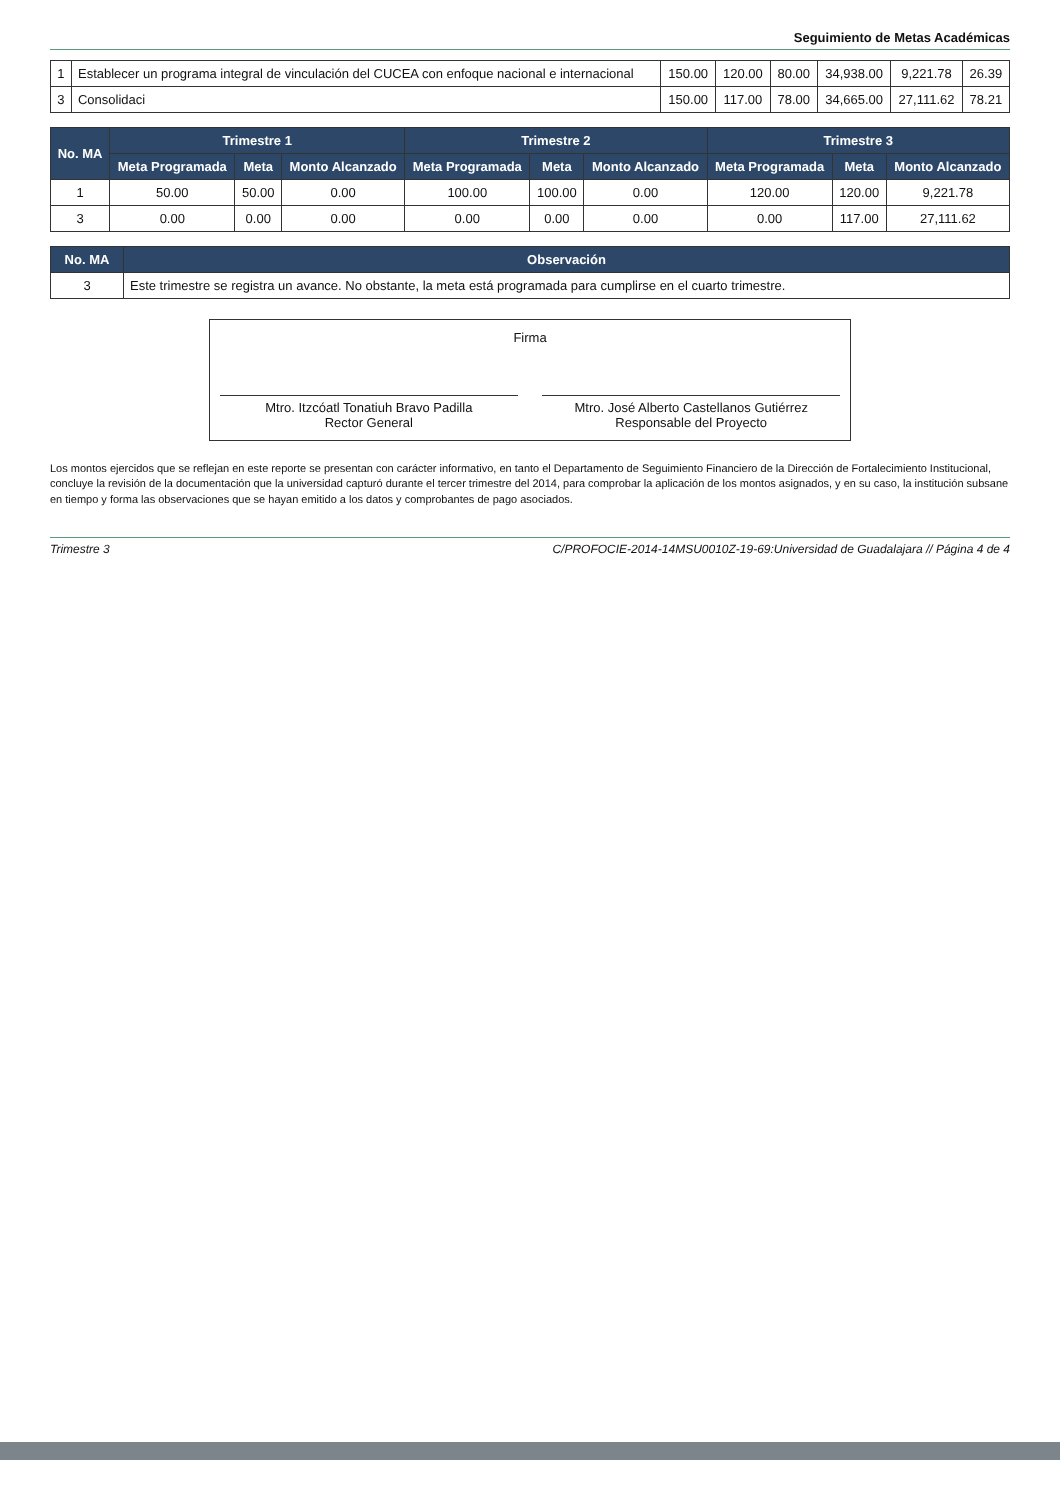Seguimiento de Metas Académicas
| 1 | Establecer un programa integral de vinculación del CUCEA con enfoque nacional e internacional | 150.00 | 120.00 | 80.00 | 34,938.00 | 9,221.78 | 26.39 |
| 3 | Consolidaci | 150.00 | 117.00 | 78.00 | 34,665.00 | 27,111.62 | 78.21 |
| No. MA | Trimestre 1 | | | Trimestre 2 | | | Trimestre 3 | | |
| --- | --- | --- | --- | --- | --- | --- | --- | --- | --- |
| | Meta Programada | Meta | Monto Alcanzado | Meta Programada | Meta | Monto Alcanzado | Meta Programada | Meta | Monto Alcanzado |
| 1 | 50.00 | 50.00 | 0.00 | 100.00 | 100.00 | 0.00 | 120.00 | 120.00 | 9,221.78 |
| 3 | 0.00 | 0.00 | 0.00 | 0.00 | 0.00 | 0.00 | 0.00 | 117.00 | 27,111.62 |
| No. MA | Observación |
| --- | --- |
| 3 | Este trimestre se registra un avance. No obstante, la meta está programada para cumplirse en el cuarto trimestre. |
Firma
Mtro. Itzcóatl Tonatiuh Bravo Padilla
Rector General
Mtro. José Alberto Castellanos Gutiérrez
Responsable del Proyecto
Los montos ejercidos que se reflejan en este reporte se presentan con carácter informativo, en tanto el Departamento de Seguimiento Financiero de la Dirección de Fortalecimiento Institucional, concluye la revisión de la documentación que la universidad capturó durante el tercer trimestre del 2014, para comprobar la aplicación de los montos asignados, y en su caso, la institución subsane en tiempo y forma las observaciones que se hayan emitido a los datos y comprobantes de pago asociados.
Trimestre 3 C/PROFOCIE-2014-14MSU0010Z-19-69:Universidad de Guadalajara // Página 4 de 4